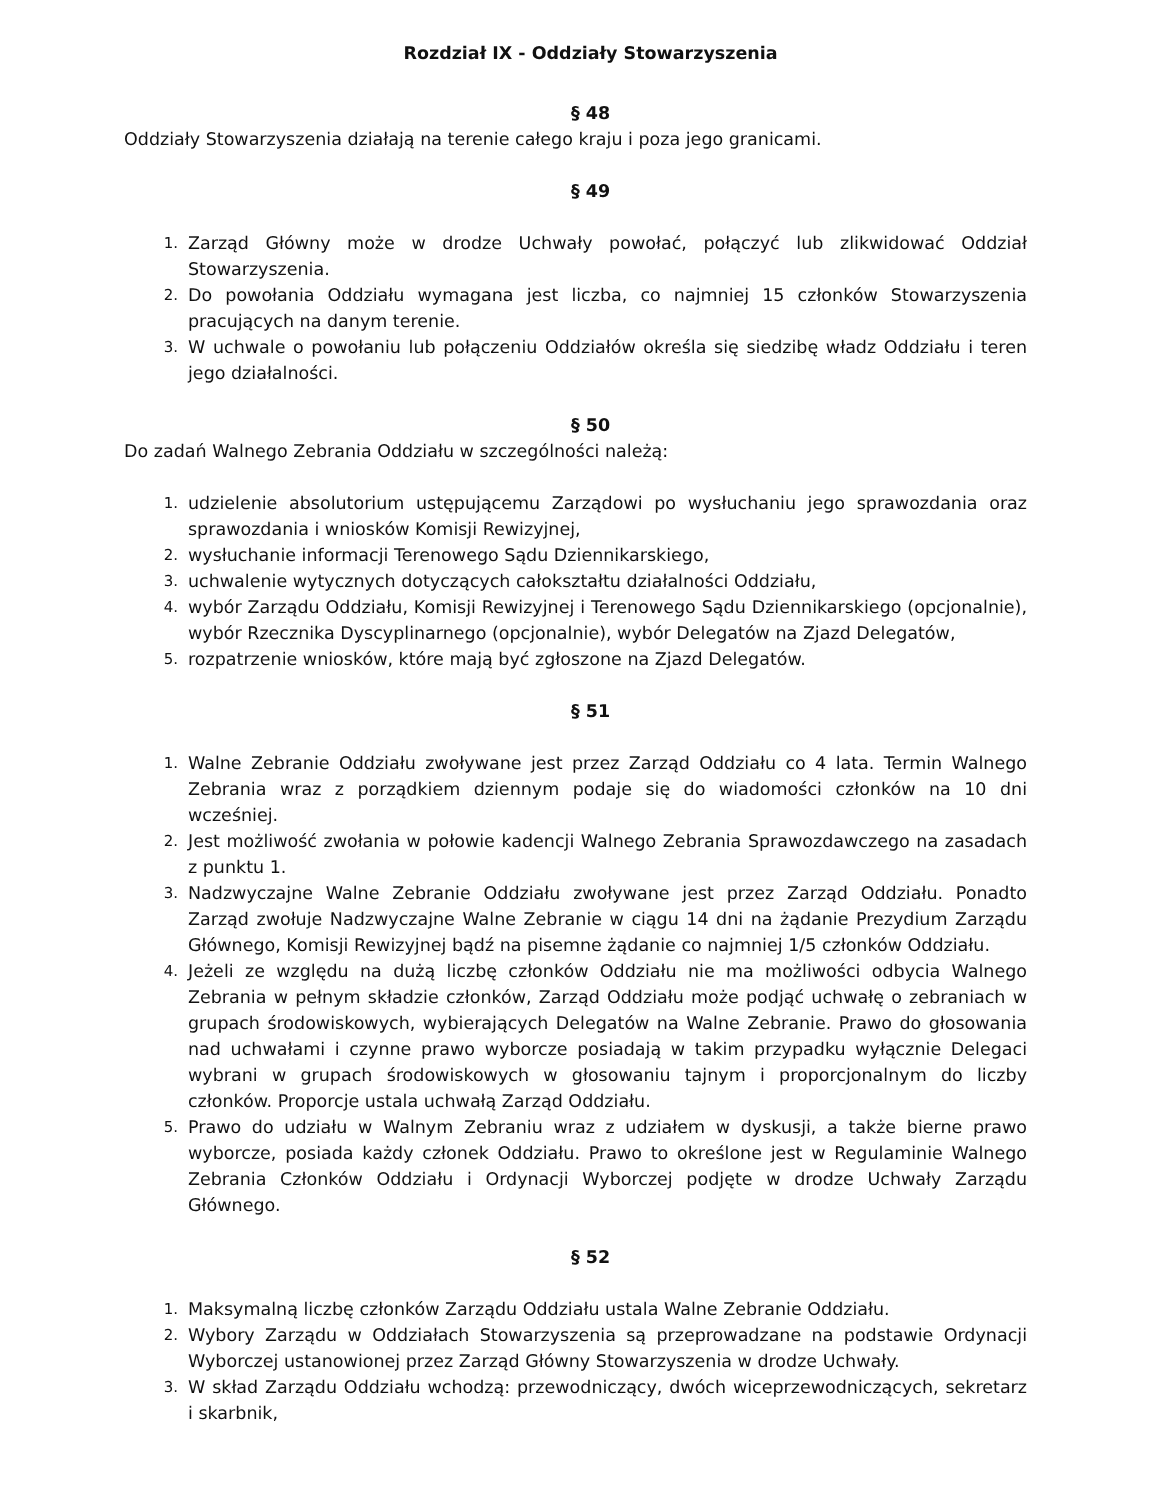Rozdział IX - Oddziały Stowarzyszenia
§ 48
Oddziały Stowarzyszenia działają na terenie całego kraju i poza jego granicami.
§ 49
1. Zarząd Główny może w drodze Uchwały powołać, połączyć lub zlikwidować Oddział Stowarzyszenia.
2. Do powołania Oddziału wymagana jest liczba, co najmniej 15 członków Stowarzyszenia pracujących na danym terenie.
3. W uchwale o powołaniu lub połączeniu Oddziałów określa się siedzibę władz Oddziału i teren jego działalności.
§ 50
Do zadań Walnego Zebrania Oddziału w szczególności należą:
1. udzielenie absolutorium ustępującemu Zarządowi po wysłuchaniu jego sprawozdania oraz sprawozdania i wniosków Komisji Rewizyjnej,
2. wysłuchanie informacji Terenowego Sądu Dziennikarskiego,
3. uchwalenie wytycznych dotyczących całokształtu działalności Oddziału,
4. wybór Zarządu Oddziału, Komisji Rewizyjnej i Terenowego Sądu Dziennikarskiego (opcjonalnie), wybór Rzecznika Dyscyplinarnego (opcjonalnie), wybór Delegatów na Zjazd Delegatów,
5. rozpatrzenie wniosków, które mają być zgłoszone na Zjazd Delegatów.
§ 51
1. Walne Zebranie Oddziału zwoływane jest przez Zarząd Oddziału co 4 lata. Termin Walnego Zebrania wraz z porządkiem dziennym podaje się do wiadomości członków na 10 dni wcześniej.
2. Jest możliwość zwołania w połowie kadencji Walnego Zebrania Sprawozdawczego na zasadach z punktu 1.
3. Nadzwyczajne Walne Zebranie Oddziału zwoływane jest przez Zarząd Oddziału. Ponadto Zarząd zwołuje Nadzwyczajne Walne Zebranie w ciągu 14 dni na żądanie Prezydium Zarządu Głównego, Komisji Rewizyjnej bądź na pisemne żądanie co najmniej 1/5 członków Oddziału.
4. Jeżeli ze względu na dużą liczbę członków Oddziału nie ma możliwości odbycia Walnego Zebrania w pełnym składzie członków, Zarząd Oddziału może podjąć uchwałę o zebraniach w grupach środowiskowych, wybierających Delegatów na Walne Zebranie. Prawo do głosowania nad uchwałami i czynne prawo wyborcze posiadają w takim przypadku wyłącznie Delegaci wybrani w grupach środowiskowych w głosowaniu tajnym i proporcjonalnym do liczby członków. Proporcje ustala uchwałą Zarząd Oddziału.
5. Prawo do udziału w Walnym Zebraniu wraz z udziałem w dyskusji, a także bierne prawo wyborcze, posiada każdy członek Oddziału. Prawo to określone jest w Regulaminie Walnego Zebrania Członków Oddziału i Ordynacji Wyborczej podjęte w drodze Uchwały Zarządu Głównego.
§ 52
1. Maksymalną liczbę członków Zarządu Oddziału ustala Walne Zebranie Oddziału.
2. Wybory Zarządu w Oddziałach Stowarzyszenia są przeprowadzane na podstawie Ordynacji Wyborczej ustanowionej przez Zarząd Główny Stowarzyszenia w drodze Uchwały.
3. W skład Zarządu Oddziału wchodzą: przewodniczący, dwóch wiceprzewodniczących, sekretarz i skarbnik,